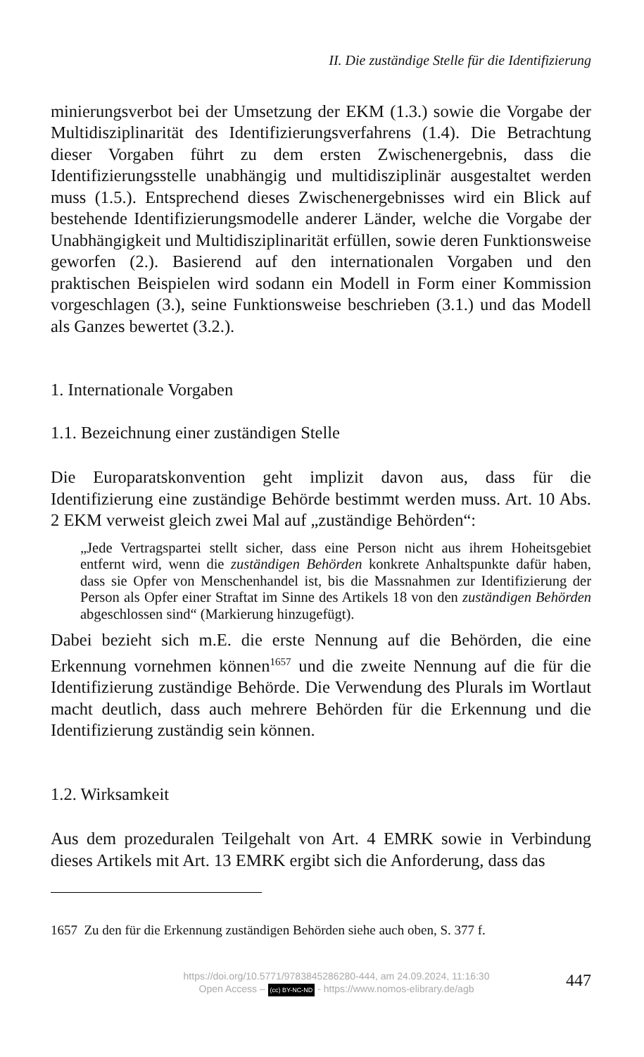II. Die zuständige Stelle für die Identifizierung
minierungsverbot bei der Umsetzung der EKM (1.3.) sowie die Vorgabe der Multidisziplinarität des Identifizierungsverfahrens (1.4). Die Betrachtung dieser Vorgaben führt zu dem ersten Zwischenergebnis, dass die Identifizierungsstelle unabhängig und multidisziplinär ausgestaltet werden muss (1.5.). Entsprechend dieses Zwischenergebnisses wird ein Blick auf bestehende Identifizierungsmodelle anderer Länder, welche die Vorgabe der Unabhängigkeit und Multidisziplinarität erfüllen, sowie deren Funktionsweise geworfen (2.). Basierend auf den internationalen Vorgaben und den praktischen Beispielen wird sodann ein Modell in Form einer Kommission vorgeschlagen (3.), seine Funktionsweise beschrieben (3.1.) und das Modell als Ganzes bewertet (3.2.).
1. Internationale Vorgaben
1.1. Bezeichnung einer zuständigen Stelle
Die Europaratskonvention geht implizit davon aus, dass für die Identifizierung eine zuständige Behörde bestimmt werden muss. Art. 10 Abs. 2 EKM verweist gleich zwei Mal auf „zuständige Behörden“:
„Jede Vertragspartei stellt sicher, dass eine Person nicht aus ihrem Hoheitsgebiet entfernt wird, wenn die zuständigen Behörden konkrete Anhaltspunkte dafür haben, dass sie Opfer von Menschenhandel ist, bis die Massnahmen zur Identifizierung der Person als Opfer einer Straftat im Sinne des Artikels 18 von den zuständigen Behörden abgeschlossen sind“ (Markierung hinzugefügt).
Dabei bezieht sich m.E. die erste Nennung auf die Behörden, die eine Erkennung vornehmen können<sup>1657</sup> und die zweite Nennung auf die für die Identifizierung zuständige Behörde. Die Verwendung des Plurals im Wortlaut macht deutlich, dass auch mehrere Behörden für die Erkennung und die Identifizierung zuständig sein können.
1.2. Wirksamkeit
Aus dem prozeduralen Teilgehalt von Art. 4 EMRK sowie in Verbindung dieses Artikels mit Art. 13 EMRK ergibt sich die Anforderung, dass das
1657 Zu den für die Erkennung zuständigen Behörden siehe auch oben, S. 377 f.
https://doi.org/10.5771/9783845286280-444, am 24.09.2024, 11:16:30
Open Access – (cc) BY-NC-ND - https://www.nomos-elibrary.de/agb
447